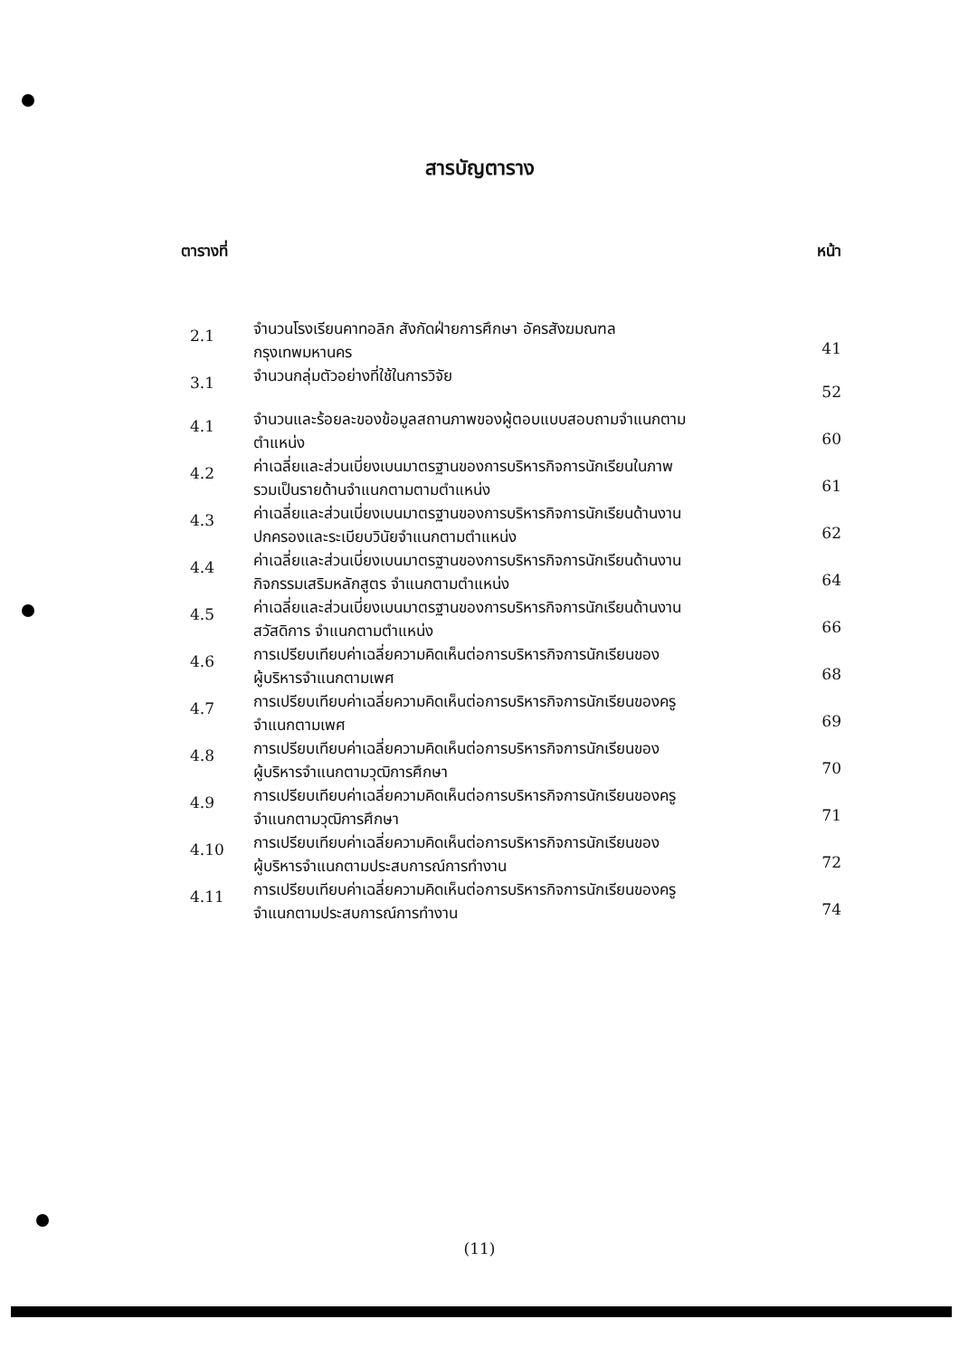สารบัญตาราง
ตารางที่ หน้า
| 2.1 | จำนวนโรงเรียนคาทอลิก สังกัดฝ่ายการศึกษา อัครสังฆมณฑล กรุงเทพมหานคร | 41 |
| 3.1 | จำนวนกลุ่มตัวอย่างที่ใช้ในการวิจัย | 52 |
| 4.1 | จำนวนและร้อยละของข้อมูลสถานภาพของผู้ตอบแบบสอบถามจำแนกตาม ตำแหน่ง | 60 |
| 4.2 | ค่าเฉลี่ยและส่วนเบี่ยงเบนมาตรฐานของการบริหารกิจการนักเรียนในภาพ รวมเป็นรายด้านจำแนกตามตามตำแหน่ง | 61 |
| 4.3 | ค่าเฉลี่ยและส่วนเบี่ยงเบนมาตรฐานของการบริหารกิจการนักเรียนด้านงาน ปกครองและระเบียบวินัยจำแนกตามตำแหน่ง | 62 |
| 4.4 | ค่าเฉลี่ยและส่วนเบี่ยงเบนมาตรฐานของการบริหารกิจการนักเรียนด้านงาน กิจกรรมเสริมหลักสูตร จำแนกตามตำแหน่ง | 64 |
| 4.5 | ค่าเฉลี่ยและส่วนเบี่ยงเบนมาตรฐานของการบริหารกิจการนักเรียนด้านงาน สวัสดิการ จำแนกตามตำแหน่ง | 66 |
| 4.6 | การเปรียบเทียบค่าเฉลี่ยความคิดเห็นต่อการบริหารกิจการนักเรียนของ ผู้บริหารจำแนกตามเพศ | 68 |
| 4.7 | การเปรียบเทียบค่าเฉลี่ยความคิดเห็นต่อการบริหารกิจการนักเรียนของครู จำแนกตามเพศ | 69 |
| 4.8 | การเปรียบเทียบค่าเฉลี่ยความคิดเห็นต่อการบริหารกิจการนักเรียนของ ผู้บริหารจำแนกตามวุฒิการศึกษา | 70 |
| 4.9 | การเปรียบเทียบค่าเฉลี่ยความคิดเห็นต่อการบริหารกิจการนักเรียนของครู จำแนกตามวุฒิการศึกษา | 71 |
| 4.10 | การเปรียบเทียบค่าเฉลี่ยความคิดเห็นต่อการบริหารกิจการนักเรียนของ ผู้บริหารจำแนกตามประสบการณ์การทำงาน | 72 |
| 4.11 | การเปรียบเทียบค่าเฉลี่ยความคิดเห็นต่อการบริหารกิจการนักเรียนของครู จำแนกตามประสบการณ์การทำงาน | 74 |
(11)